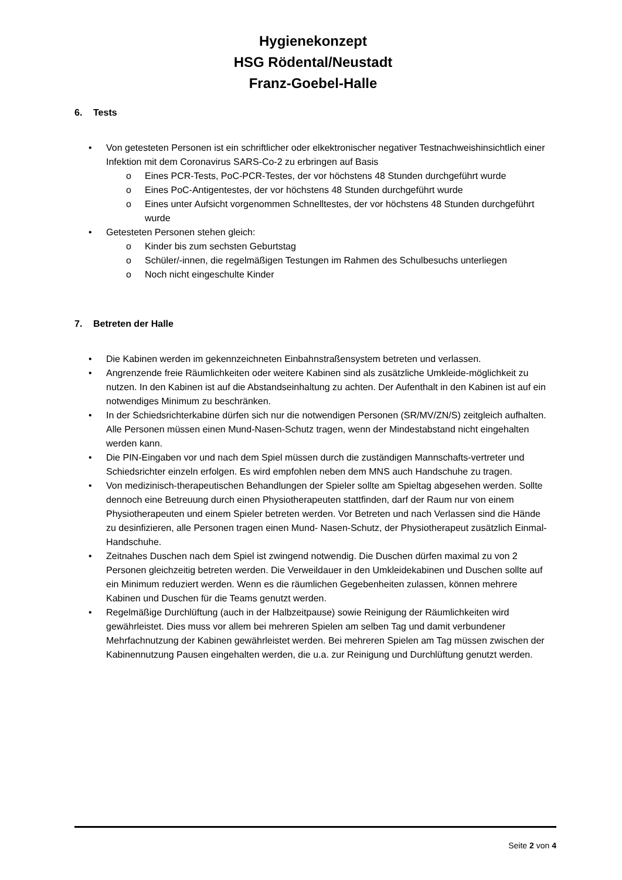Hygienekonzept
HSG Rödental/Neustadt
Franz-Goebel-Halle
6. Tests
Von getesteten Personen ist ein schriftlicher oder elkektronischer negativer Testnachweishinsichtlich einer Infektion mit dem Coronavirus SARS-Co-2 zu erbringen auf Basis
Eines PCR-Tests, PoC-PCR-Testes, der vor höchstens 48 Stunden durchgeführt wurde
Eines PoC-Antigentestes, der vor höchstens 48 Stunden durchgeführt wurde
Eines unter Aufsicht vorgenommen Schnelltestes, der vor höchstens 48 Stunden durchgeführt wurde
Getesteten Personen stehen gleich:
Kinder bis zum sechsten Geburtstag
Schüler/-innen, die regelmäßigen Testungen im Rahmen des Schulbesuchs unterliegen
Noch nicht eingeschulte Kinder
7. Betreten der Halle
Die Kabinen werden im gekennzeichneten Einbahnstraßensystem betreten und verlassen.
Angrenzende freie Räumlichkeiten oder weitere Kabinen sind als zusätzliche Umkleide-möglichkeit zu nutzen. In den Kabinen ist auf die Abstandseinhaltung zu achten. Der Aufenthalt in den Kabinen ist auf ein notwendiges Minimum zu beschränken.
In der Schiedsrichterkabine dürfen sich nur die notwendigen Personen (SR/MV/ZN/S) zeitgleich aufhalten. Alle Personen müssen einen Mund-Nasen-Schutz tragen, wenn der Mindestabstand nicht eingehalten werden kann.
Die PIN-Eingaben vor und nach dem Spiel müssen durch die zuständigen Mannschafts-vertreter und Schiedsrichter einzeln erfolgen. Es wird empfohlen neben dem MNS auch Handschuhe zu tragen.
Von medizinisch-therapeutischen Behandlungen der Spieler sollte am Spieltag abgesehen werden. Sollte dennoch eine Betreuung durch einen Physiotherapeuten stattfinden, darf der Raum nur von einem Physiotherapeuten und einem Spieler betreten werden. Vor Betreten und nach Verlassen sind die Hände zu desinfizieren, alle Personen tragen einen Mund- Nasen-Schutz, der Physiotherapeut zusätzlich Einmal-Handschuhe.
Zeitnahes Duschen nach dem Spiel ist zwingend notwendig. Die Duschen dürfen maximal zu von 2 Personen gleichzeitig betreten werden. Die Verweildauer in den Umkleidekabinen und Duschen sollte auf ein Minimum reduziert werden. Wenn es die räumlichen Gegebenheiten zulassen, können mehrere Kabinen und Duschen für die Teams genutzt werden.
Regelmäßige Durchlüftung (auch in der Halbzeitpause) sowie Reinigung der Räumlichkeiten wird gewährleistet. Dies muss vor allem bei mehreren Spielen am selben Tag und damit verbundener Mehrfachnutzung der Kabinen gewährleistet werden. Bei mehreren Spielen am Tag müssen zwischen der Kabinennutzung Pausen eingehalten werden, die u.a. zur Reinigung und Durchlüftung genutzt werden.
Seite 2 von 4